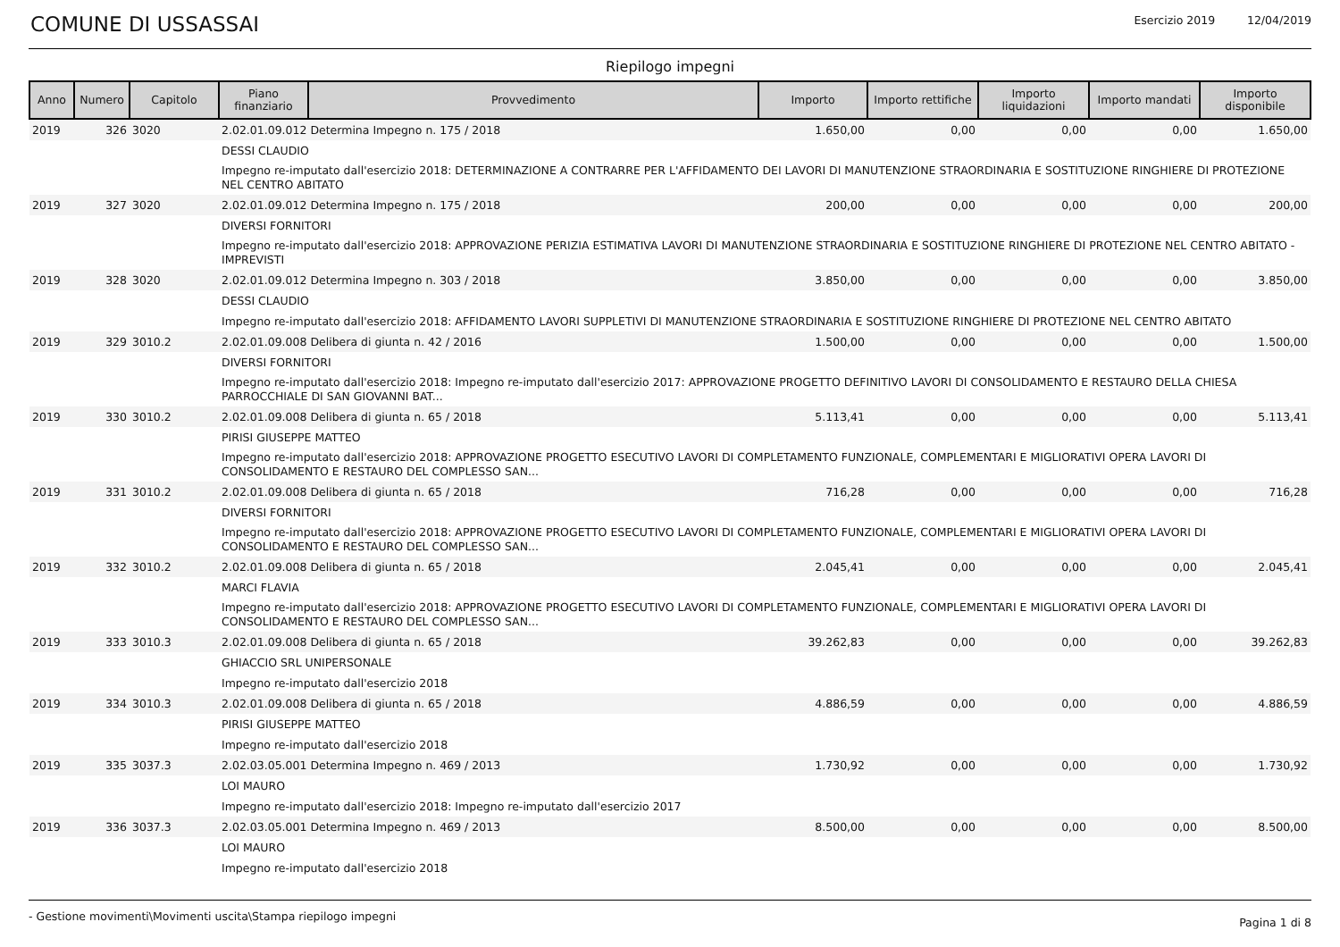COMUNE DI USSASSAI
Esercizio 2019 12/04/2019
Riepilogo impegni
| Anno | Numero | Capitolo | Piano finanziario | Provvedimento | Importo | Importo rettifiche | Importo liquidazioni | Importo mandati | Importo disponibile |
| --- | --- | --- | --- | --- | --- | --- | --- | --- | --- |
| 2019 | 326 | 3020 | 2.02.01.09.012 Determina Impegno n. 175 / 2018 | | 1.650,00 | 0,00 | 0,00 | 0,00 | 1.650,00 |
| | | | DESSI CLAUDIO | | | | | | |
| | | | Impegno re-imputato dall'esercizio 2018: DETERMINAZIONE A CONTRARRE PER L'AFFIDAMENTO DEI LAVORI DI MANUTENZIONE STRAORDINARIA E SOSTITUZIONE RINGHIERE DI PROTEZIONE NEL CENTRO ABITATO | | | | | | |
| 2019 | 327 | 3020 | 2.02.01.09.012 Determina Impegno n. 175 / 2018 | | 200,00 | 0,00 | 0,00 | 0,00 | 200,00 |
| | | | DIVERSI FORNITORI | | | | | | |
| | | | Impegno re-imputato dall'esercizio 2018: APPROVAZIONE PERIZIA ESTIMATIVA LAVORI DI MANUTENZIONE STRAORDINARIA E SOSTITUZIONE RINGHIERE DI PROTEZIONE NEL CENTRO ABITATO - IMPREVISTI | | | | | | |
| 2019 | 328 | 3020 | 2.02.01.09.012 Determina Impegno n. 303 / 2018 | | 3.850,00 | 0,00 | 0,00 | 0,00 | 3.850,00 |
| | | | DESSI CLAUDIO | | | | | | |
| | | | Impegno re-imputato dall'esercizio 2018: AFFIDAMENTO LAVORI SUPPLETIVI DI MANUTENZIONE STRAORDINARIA E SOSTITUZIONE RINGHIERE DI PROTEZIONE NEL CENTRO ABITATO | | | | | | |
| 2019 | 329 | 3010.2 | 2.02.01.09.008 Delibera di giunta n. 42 / 2016 | | 1.500,00 | 0,00 | 0,00 | 0,00 | 1.500,00 |
| | | | DIVERSI FORNITORI | | | | | | |
| | | | Impegno re-imputato dall'esercizio 2018: Impegno re-imputato dall'esercizio 2017: APPROVAZIONE PROGETTO DEFINITIVO LAVORI DI CONSOLIDAMENTO E RESTAURO DELLA CHIESA PARROCCHIALE DI SAN GIOVANNI BAT... | | | | | | |
| 2019 | 330 | 3010.2 | 2.02.01.09.008 Delibera di giunta n. 65 / 2018 | | 5.113,41 | 0,00 | 0,00 | 0,00 | 5.113,41 |
| | | | PIRISI GIUSEPPE MATTEO | | | | | | |
| | | | Impegno re-imputato dall'esercizio 2018: APPROVAZIONE PROGETTO ESECUTIVO LAVORI DI COMPLETAMENTO FUNZIONALE, COMPLEMENTARI E MIGLIORATIVI OPERA LAVORI DI CONSOLIDAMENTO E RESTAURO DEL COMPLESSO SAN... | | | | | | |
| 2019 | 331 | 3010.2 | 2.02.01.09.008 Delibera di giunta n. 65 / 2018 | | 716,28 | 0,00 | 0,00 | 0,00 | 716,28 |
| | | | DIVERSI FORNITORI | | | | | | |
| | | | Impegno re-imputato dall'esercizio 2018: APPROVAZIONE PROGETTO ESECUTIVO LAVORI DI COMPLETAMENTO FUNZIONALE, COMPLEMENTARI E MIGLIORATIVI OPERA LAVORI DI CONSOLIDAMENTO E RESTAURO DEL COMPLESSO SAN... | | | | | | |
| 2019 | 332 | 3010.2 | 2.02.01.09.008 Delibera di giunta n. 65 / 2018 | | 2.045,41 | 0,00 | 0,00 | 0,00 | 2.045,41 |
| | | | MARCI FLAVIA | | | | | | |
| | | | Impegno re-imputato dall'esercizio 2018: APPROVAZIONE PROGETTO ESECUTIVO LAVORI DI COMPLETAMENTO FUNZIONALE, COMPLEMENTARI E MIGLIORATIVI OPERA LAVORI DI CONSOLIDAMENTO E RESTAURO DEL COMPLESSO SAN... | | | | | | |
| 2019 | 333 | 3010.3 | 2.02.01.09.008 Delibera di giunta n. 65 / 2018 | | 39.262,83 | 0,00 | 0,00 | 0,00 | 39.262,83 |
| | | | GHIACCIO SRL UNIPERSONALE | | | | | | |
| | | | Impegno re-imputato dall'esercizio 2018 | | | | | | |
| 2019 | 334 | 3010.3 | 2.02.01.09.008 Delibera di giunta n. 65 / 2018 | | 4.886,59 | 0,00 | 0,00 | 0,00 | 4.886,59 |
| | | | PIRISI GIUSEPPE MATTEO | | | | | | |
| | | | Impegno re-imputato dall'esercizio 2018 | | | | | | |
| 2019 | 335 | 3037.3 | 2.02.03.05.001 Determina Impegno n. 469 / 2013 | | 1.730,92 | 0,00 | 0,00 | 0,00 | 1.730,92 |
| | | | LOI MAURO | | | | | | |
| | | | Impegno re-imputato dall'esercizio 2018: Impegno re-imputato dall'esercizio 2017 | | | | | | |
| 2019 | 336 | 3037.3 | 2.02.03.05.001 Determina Impegno n. 469 / 2013 | | 8.500,00 | 0,00 | 0,00 | 0,00 | 8.500,00 |
| | | | LOI MAURO | | | | | | |
| | | | Impegno re-imputato dall'esercizio 2018 | | | | | | |
- Gestione movimenti\Movimenti uscita\Stampa riepilogo impegni
Pagina 1 di 8